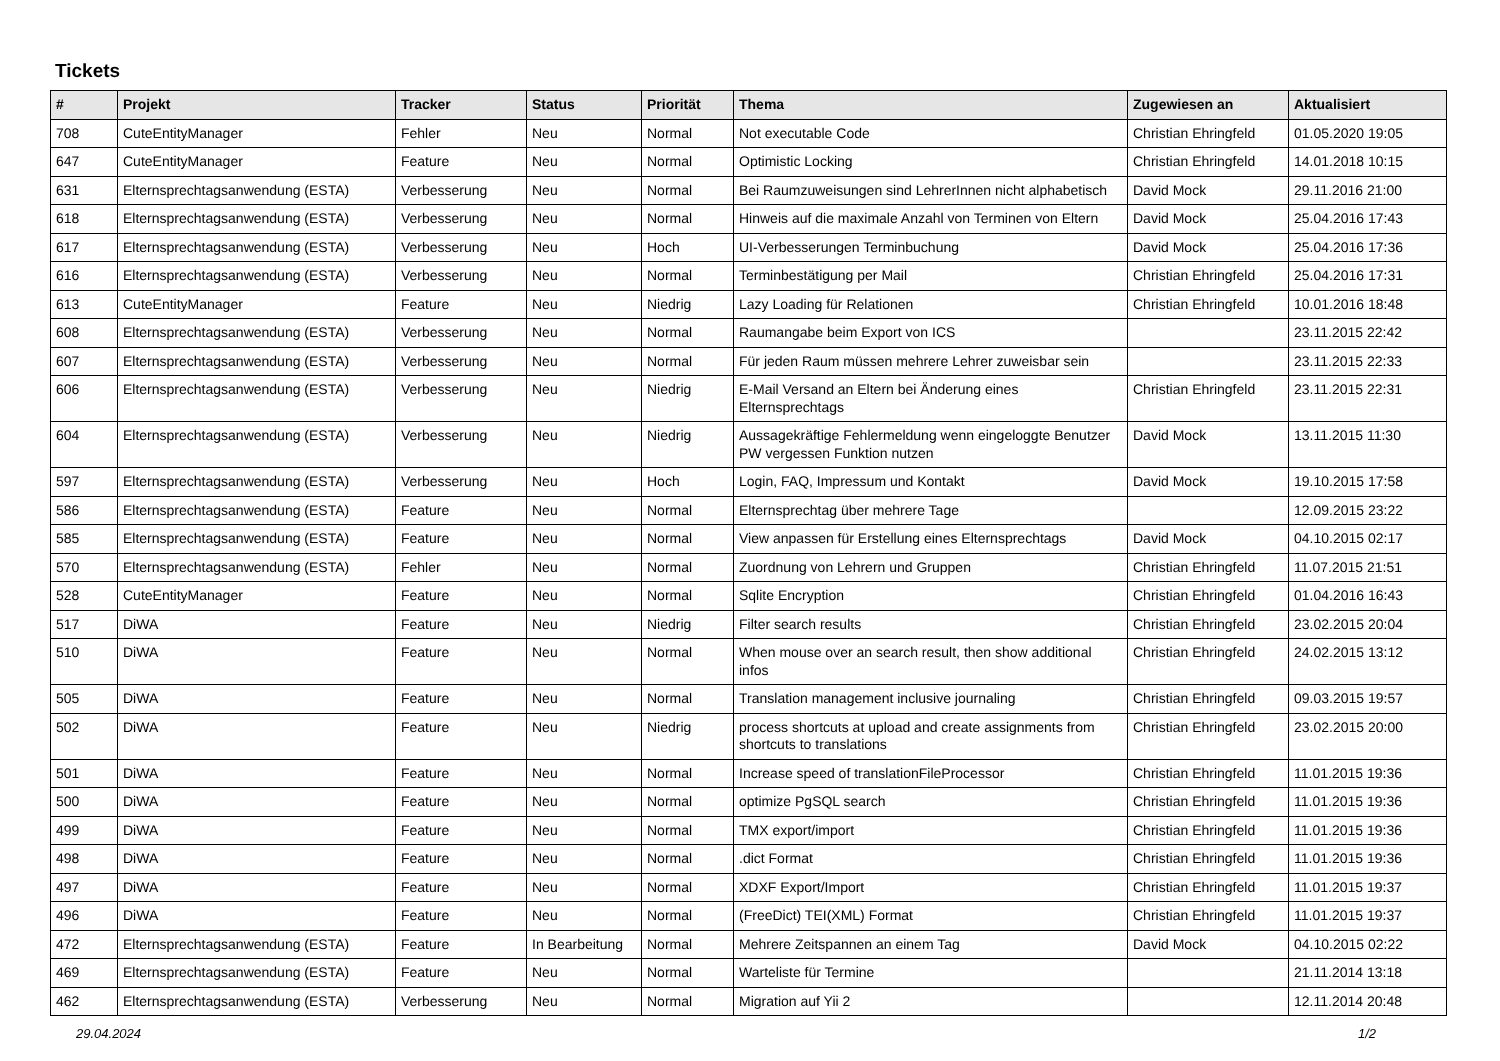Tickets
| # | Projekt | Tracker | Status | Priorität | Thema | Zugewiesen an | Aktualisiert |
| --- | --- | --- | --- | --- | --- | --- | --- |
| 708 | CuteEntityManager | Fehler | Neu | Normal | Not executable Code | Christian Ehringfeld | 01.05.2020 19:05 |
| 647 | CuteEntityManager | Feature | Neu | Normal | Optimistic Locking | Christian Ehringfeld | 14.01.2018 10:15 |
| 631 | Elternsprechtagsanwendung (ESTA) | Verbesserung | Neu | Normal | Bei Raumzuweisungen sind LehrerInnen nicht alphabetisch | David Mock | 29.11.2016 21:00 |
| 618 | Elternsprechtagsanwendung (ESTA) | Verbesserung | Neu | Normal | Hinweis auf die maximale Anzahl von Terminen von Eltern | David Mock | 25.04.2016 17:43 |
| 617 | Elternsprechtagsanwendung (ESTA) | Verbesserung | Neu | Hoch | UI-Verbesserungen Terminbuchung | David Mock | 25.04.2016 17:36 |
| 616 | Elternsprechtagsanwendung (ESTA) | Verbesserung | Neu | Normal | Terminbestätigung per Mail | Christian Ehringfeld | 25.04.2016 17:31 |
| 613 | CuteEntityManager | Feature | Neu | Niedrig | Lazy Loading für Relationen | Christian Ehringfeld | 10.01.2016 18:48 |
| 608 | Elternsprechtagsanwendung (ESTA) | Verbesserung | Neu | Normal | Raumangabe beim Export von ICS | | 23.11.2015 22:42 |
| 607 | Elternsprechtagsanwendung (ESTA) | Verbesserung | Neu | Normal | Für jeden Raum müssen mehrere Lehrer zuweisbar sein | | 23.11.2015 22:33 |
| 606 | Elternsprechtagsanwendung (ESTA) | Verbesserung | Neu | Niedrig | E-Mail Versand an Eltern bei Änderung eines Elternsprechtags | Christian Ehringfeld | 23.11.2015 22:31 |
| 604 | Elternsprechtagsanwendung (ESTA) | Verbesserung | Neu | Niedrig | Aussagekräftige Fehlermeldung wenn eingeloggte Benutzer PW vergessen Funktion nutzen | David Mock | 13.11.2015 11:30 |
| 597 | Elternsprechtagsanwendung (ESTA) | Verbesserung | Neu | Hoch | Login, FAQ, Impressum und Kontakt | David Mock | 19.10.2015 17:58 |
| 586 | Elternsprechtagsanwendung (ESTA) | Feature | Neu | Normal | Elternsprechtag über mehrere Tage | | 12.09.2015 23:22 |
| 585 | Elternsprechtagsanwendung (ESTA) | Feature | Neu | Normal | View anpassen für Erstellung eines Elternsprechtags | David Mock | 04.10.2015 02:17 |
| 570 | Elternsprechtagsanwendung (ESTA) | Fehler | Neu | Normal | Zuordnung von Lehrern und Gruppen | Christian Ehringfeld | 11.07.2015 21:51 |
| 528 | CuteEntityManager | Feature | Neu | Normal | Sqlite Encryption | Christian Ehringfeld | 01.04.2016 16:43 |
| 517 | DiWA | Feature | Neu | Niedrig | Filter search results | Christian Ehringfeld | 23.02.2015 20:04 |
| 510 | DiWA | Feature | Neu | Normal | When mouse over an search result, then show additional infos | Christian Ehringfeld | 24.02.2015 13:12 |
| 505 | DiWA | Feature | Neu | Normal | Translation management inclusive journaling | Christian Ehringfeld | 09.03.2015 19:57 |
| 502 | DiWA | Feature | Neu | Niedrig | process shortcuts at upload and create assignments from shortcuts to translations | Christian Ehringfeld | 23.02.2015 20:00 |
| 501 | DiWA | Feature | Neu | Normal | Increase speed of translationFileProcessor | Christian Ehringfeld | 11.01.2015 19:36 |
| 500 | DiWA | Feature | Neu | Normal | optimize PgSQL search | Christian Ehringfeld | 11.01.2015 19:36 |
| 499 | DiWA | Feature | Neu | Normal | TMX export/import | Christian Ehringfeld | 11.01.2015 19:36 |
| 498 | DiWA | Feature | Neu | Normal | .dict Format | Christian Ehringfeld | 11.01.2015 19:36 |
| 497 | DiWA | Feature | Neu | Normal | XDXF Export/Import | Christian Ehringfeld | 11.01.2015 19:37 |
| 496 | DiWA | Feature | Neu | Normal | (FreeDict) TEI(XML) Format | Christian Ehringfeld | 11.01.2015 19:37 |
| 472 | Elternsprechtagsanwendung (ESTA) | Feature | In Bearbeitung | Normal | Mehrere Zeitspannen an einem Tag | David Mock | 04.10.2015 02:22 |
| 469 | Elternsprechtagsanwendung (ESTA) | Feature | Neu | Normal | Warteliste für Termine | | 21.11.2014 13:18 |
| 462 | Elternsprechtagsanwendung (ESTA) | Verbesserung | Neu | Normal | Migration auf Yii 2 | | 12.11.2014 20:48 |
29.04.2024 1/2